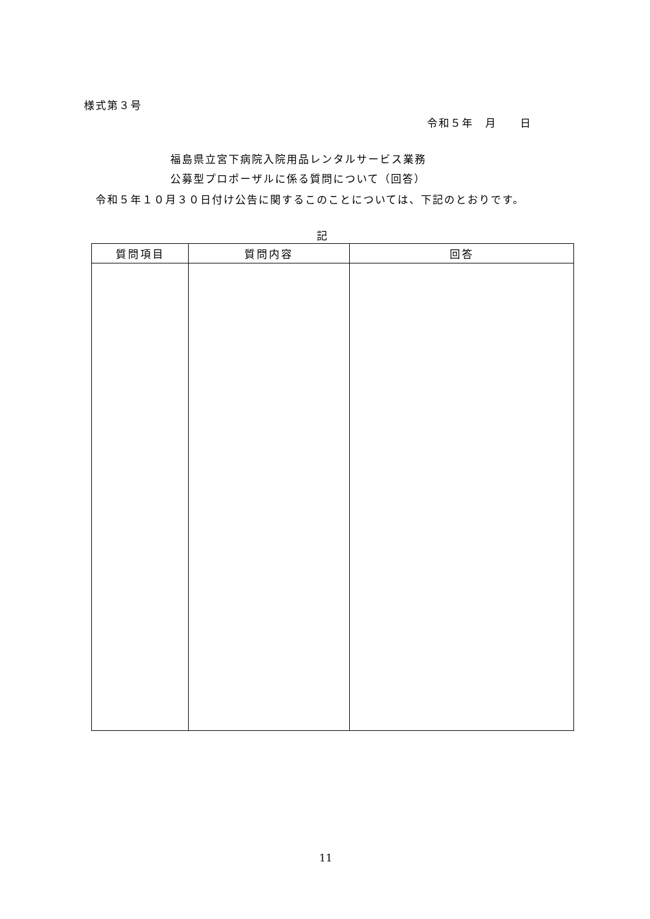様式第３号
令和５年　月　　日
福島県立宮下病院入院用品レンタルサービス業務
公募型プロポーザルに係る質問について（回答）
　令和５年１０月３０日付け公告に関するこのことについては、下記のとおりです。
記
| 質問項目 | 質問内容 | 回答 |
| --- | --- | --- |
11